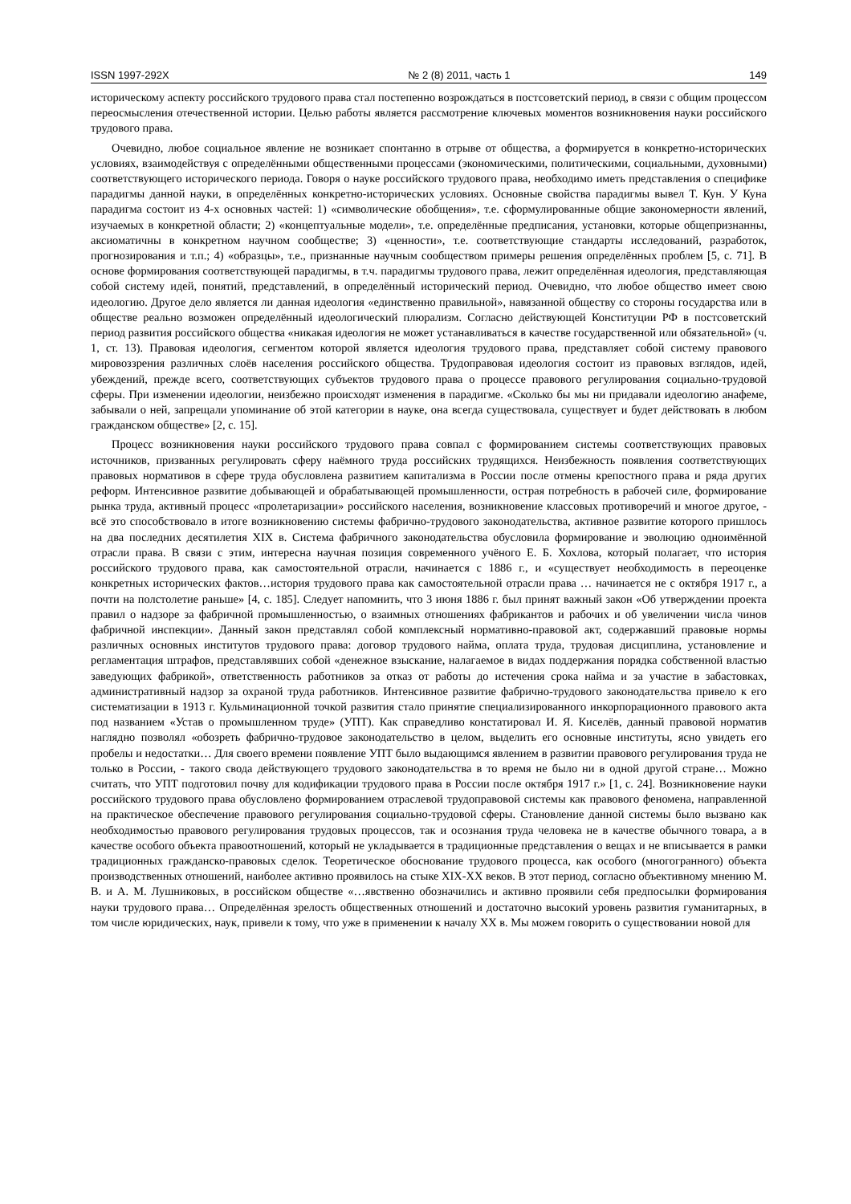ISSN 1997-292X № 2 (8) 2011, часть 1 149
историческому аспекту российского трудового права стал постепенно возрождаться в постсоветский период, в связи с общим процессом переосмысления отечественной истории. Целью работы является рассмотрение ключевых моментов возникновения науки российского трудового права.
Очевидно, любое социальное явление не возникает спонтанно в отрыве от общества, а формируется в конкретно-исторических условиях, взаимодействуя с определёнными общественными процессами (экономическими, политическими, социальными, духовными) соответствующего исторического периода. Говоря о науке российского трудового права, необходимо иметь представления о специфике парадигмы данной науки, в определённых конкретно-исторических условиях. Основные свойства парадигмы вывел Т. Кун. У Куна парадигма состоит из 4-х основных частей: 1) «символические обобщения», т.е. сформулированные общие закономерности явлений, изучаемых в конкретной области; 2) «концептуальные модели», т.е. определённые предписания, установки, которые общепризнанны, аксиоматичны в конкретном научном сообществе; 3) «ценности», т.е. соответствующие стандарты исследований, разработок, прогнозирования и т.п.; 4) «образцы», т.е., признанные научным сообществом примеры решения определённых проблем [5, с. 71]. В основе формирования соответствующей парадигмы, в т.ч. парадигмы трудового права, лежит определённая идеология, представляющая собой систему идей, понятий, представлений, в определённый исторический период. Очевидно, что любое общество имеет свою идеологию. Другое дело является ли данная идеология «единственно правильной», навязанной обществу со стороны государства или в обществе реально возможен определённый идеологический плюрализм. Согласно действующей Конституции РФ в постсоветский период развития российского общества «никакая идеология не может устанавливаться в качестве государственной или обязательной» (ч. 1, ст. 13). Правовая идеология, сегментом которой является идеология трудового права, представляет собой систему правового мировоззрения различных слоёв населения российского общества. Трудоправовая идеология состоит из правовых взглядов, идей, убеждений, прежде всего, соответствующих субъектов трудового права о процессе правового регулирования социально-трудовой сферы. При изменении идеологии, неизбежно происходят изменения в парадигме. «Сколько бы мы ни придавали идеологию анафеме, забывали о ней, запрещали упоминание об этой категории в науке, она всегда существовала, существует и будет действовать в любом гражданском обществе» [2, с. 15].
Процесс возникновения науки российского трудового права совпал с формированием системы соответствующих правовых источников, призванных регулировать сферу наёмного труда российских трудящихся. Неизбежность появления соответствующих правовых нормативов в сфере труда обусловлена развитием капитализма в России после отмены крепостного права и ряда других реформ. Интенсивное развитие добывающей и обрабатывающей промышленности, острая потребность в рабочей силе, формирование рынка труда, активный процесс «пролетаризации» российского населения, возникновение классовых противоречий и многое другое, - всё это способствовало в итоге возникновению системы фабрично-трудового законодательства, активное развитие которого пришлось на два последних десятилетия XIX в. Система фабричного законодательства обусловила формирование и эволюцию одноимённой отрасли права. В связи с этим, интересна научная позиция современного учёного Е. Б. Хохлова, который полагает, что история российского трудового права, как самостоятельной отрасли, начинается с 1886 г., и «существует необходимость в переоценке конкретных исторических фактов…история трудового права как самостоятельной отрасли права … начинается не с октября 1917 г., а почти на полстолетие раньше» [4, с. 185]. Следует напомнить, что 3 июня 1886 г. был принят важный закон «Об утверждении проекта правил о надзоре за фабричной промышленностью, о взаимных отношениях фабрикантов и рабочих и об увеличении числа чинов фабричной инспекции». Данный закон представлял собой комплексный нормативно-правовой акт, содержавший правовые нормы различных основных институтов трудового права: договор трудового найма, оплата труда, трудовая дисциплина, установление и регламентация штрафов, представлявших собой «денежное взыскание, налагаемое в видах поддержания порядка собственной властью заведующих фабрикой», ответственность работников за отказ от работы до истечения срока найма и за участие в забастовках, административный надзор за охраной труда работников. Интенсивное развитие фабрично-трудового законодательства привело к его систематизации в 1913 г. Кульминационной точкой развития стало принятие специализированного инкорпорационного правового акта под названием «Устав о промышленном труде» (УПТ). Как справедливо констатировал И. Я. Киселёв, данный правовой норматив наглядно позволял «обозреть фабрично-трудовое законодательство в целом, выделить его основные институты, ясно увидеть его пробелы и недостатки… Для своего времени появление УПТ было выдающимся явлением в развитии правового регулирования труда не только в России, - такого свода действующего трудового законодательства в то время не было ни в одной другой стране… Можно считать, что УПТ подготовил почву для кодификации трудового права в России после октября 1917 г.» [1, с. 24]. Возникновение науки российского трудового права обусловлено формированием отраслевой трудоправовой системы как правового феномена, направленной на практическое обеспечение правового регулирования социально-трудовой сферы. Становление данной системы было вызвано как необходимостью правового регулирования трудовых процессов, так и осознания труда человека не в качестве обычного товара, а в качестве особого объекта правоотношений, который не укладывается в традиционные представления о вещах и не вписывается в рамки традиционных гражданско-правовых сделок. Теоретическое обоснование трудового процесса, как особого (многогранного) объекта производственных отношений, наиболее активно проявилось на стыке XIX-XX веков. В этот период, согласно объективному мнению М. В. и А. М. Лушниковых, в российском обществе «…явственно обозначились и активно проявили себя предпосылки формирования науки трудового права… Определённая зрелость общественных отношений и достаточно высокий уровень развития гуманитарных, в том числе юридических, наук, привели к тому, что уже в применении к началу XX в. Мы можем говорить о существовании новой для